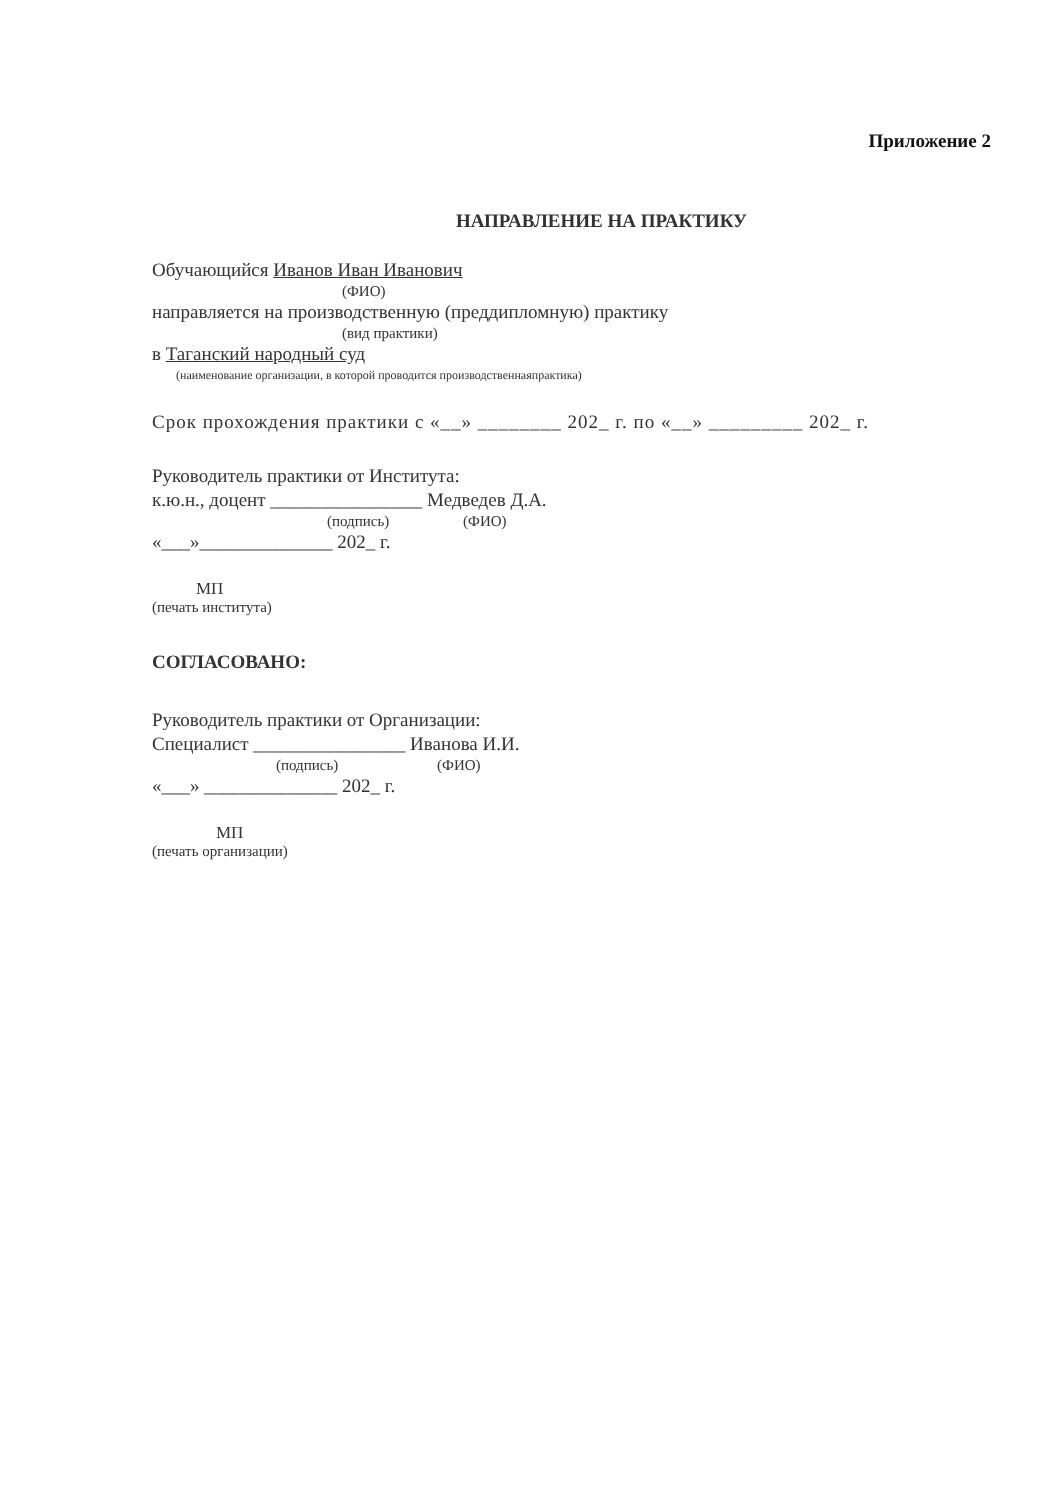Приложение 2
НАПРАВЛЕНИЕ НА ПРАКТИКУ
Обучающийся Иванов Иван Иванович
(ФИО)
направляется на производственную (преддипломную) практику
(вид практики)
в Таганский народный суд
(наименование организации, в которой проводится производственнаяпрактика)
Срок прохождения практики с «__» ________ 202_ г. по «__» _________ 202_ г.
Руководитель практики от Института:
к.ю.н., доцент ________________ Медведев Д.А.
(подпись) (ФИО)
«___»______________ 202_ г.
МП
(печать института)
СОГЛАСОВАНО:
Руководитель практики от Организации:
Специалист ________________ Иванова И.И.
(подпись) (ФИО)
«___» ______________ 202_ г.
МП
(печать организации)